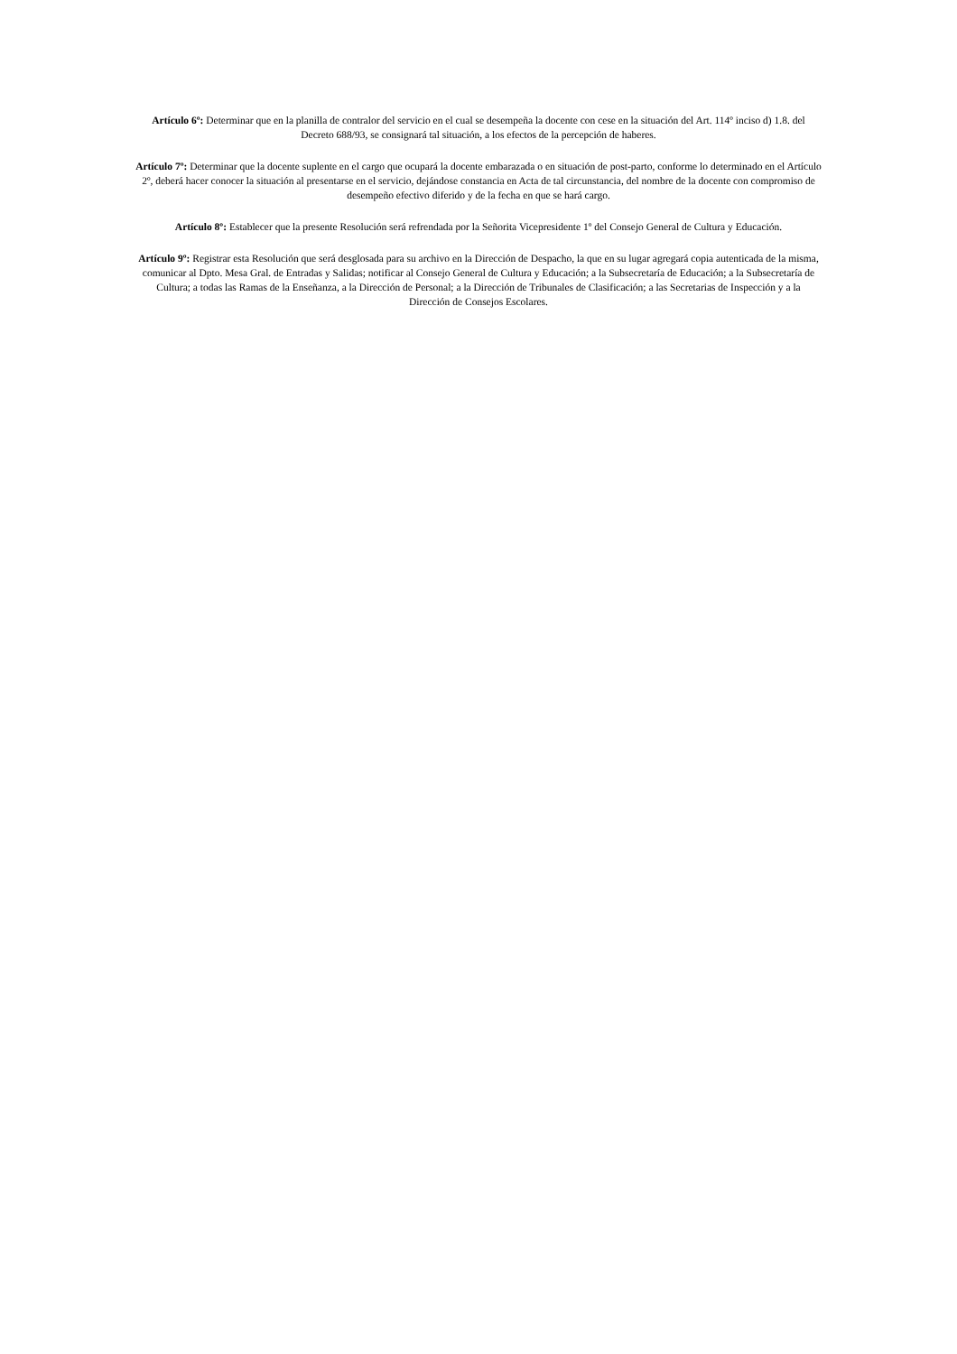Artículo 6º: Determinar que en la planilla de contralor del servicio en el cual se desempeña la docente con cese en la situación del Art. 114º inciso d) 1.8. del Decreto 688/93, se consignará tal situación, a los efectos de la percepción de haberes.
Artículo 7º: Determinar que la docente suplente en el cargo que ocupará la docente embarazada o en situación de post-parto, conforme lo determinado en el Artículo 2º, deberá hacer conocer la situación al presentarse en el servicio, dejándose constancia en Acta de tal circunstancia, del nombre de la docente con compromiso de desempeño efectivo diferido y de la fecha en que se hará cargo.
Artículo 8º: Establecer que la presente Resolución será refrendada por la Señorita Vicepresidente 1º del Consejo General de Cultura y Educación.
Artículo 9º: Registrar esta Resolución que será desglosada para su archivo en la Dirección de Despacho, la que en su lugar agregará copia autenticada de la misma, comunicar al Dpto. Mesa Gral. de Entradas y Salidas; notificar al Consejo General de Cultura y Educación; a la Subsecretaría de Educación; a la Subsecretaría de Cultura; a todas las Ramas de la Enseñanza, a la Dirección de Personal; a la Dirección de Tribunales de Clasificación; a las Secretarias de Inspección y a la Dirección de Consejos Escolares.